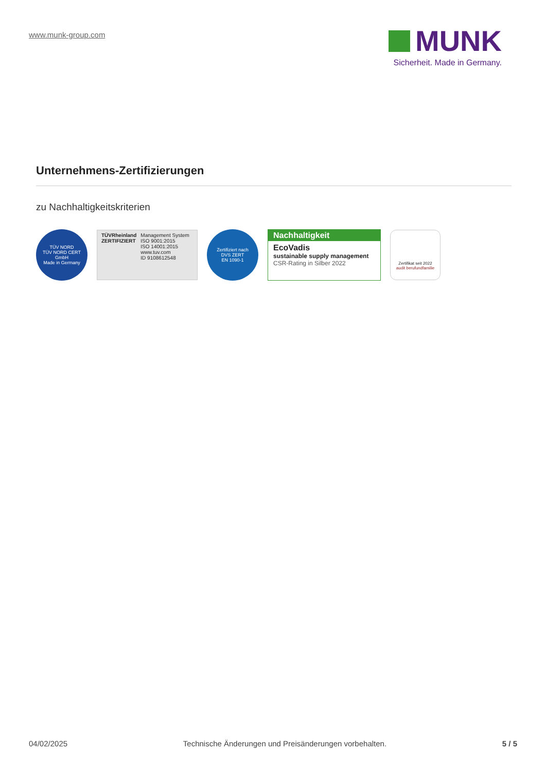www.munk-group.com
MUNK
Sicherheit. Made in Germany.
Unternehmens-Zertifizierungen
zu Nachhaltigkeitskriterien
TÜV NORD
TÜV NORD CERT GmbH
Made in Germany
TÜVRheinland
ZERTIFIZIERT
Management System
ISO 9001:2015
ISO 14001:2015
www.tuv.com
ID 9108612548
Zertifiziert nach
DVS ZERT
EN 1090-1
Nachhaltigkeit
EcoVadis
sustainable supply management
CSR-Rating in Silber 2022
Zertifikat seit 2022
audit berufundfamilie
04/02/2025 Technische Änderungen und Preisänderungen vorbehalten. 5 / 5